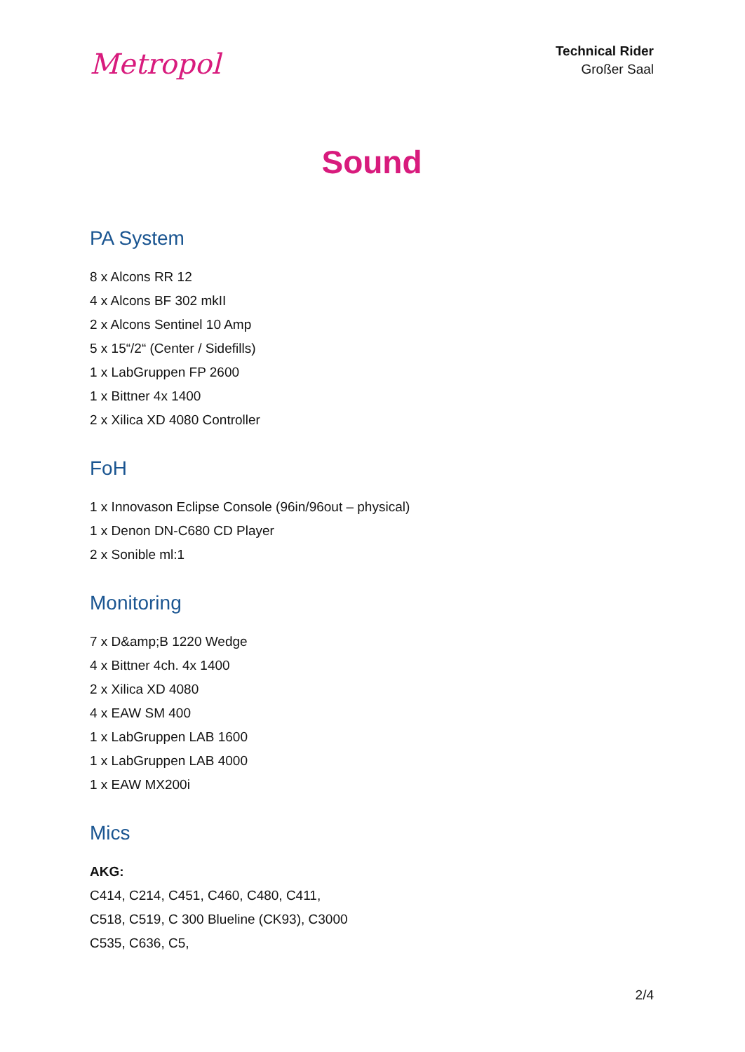Metropol
Technical Rider
Großer Saal
Sound
PA System
8 x Alcons RR 12
4 x Alcons BF 302 mkII
2 x Alcons Sentinel 10 Amp
5 x 15“/2“ (Center / Sidefills)
1 x LabGruppen FP 2600
1 x Bittner 4x 1400
2 x Xilica XD 4080 Controller
FoH
1 x Innovason Eclipse Console (96in/96out – physical)
1 x Denon DN-C680 CD Player
2 x Sonible ml:1
Monitoring
7 x D&amp;B 1220 Wedge
4 x Bittner 4ch. 4x 1400
2 x Xilica XD 4080
4 x EAW SM 400
1 x LabGruppen LAB 1600
1 x LabGruppen LAB 4000
1 x EAW MX200i
Mics
AKG:
C414, C214, C451, C460, C480, C411,
C518, C519, C 300 Blueline (CK93), C3000
C535, C636, C5,
2/4